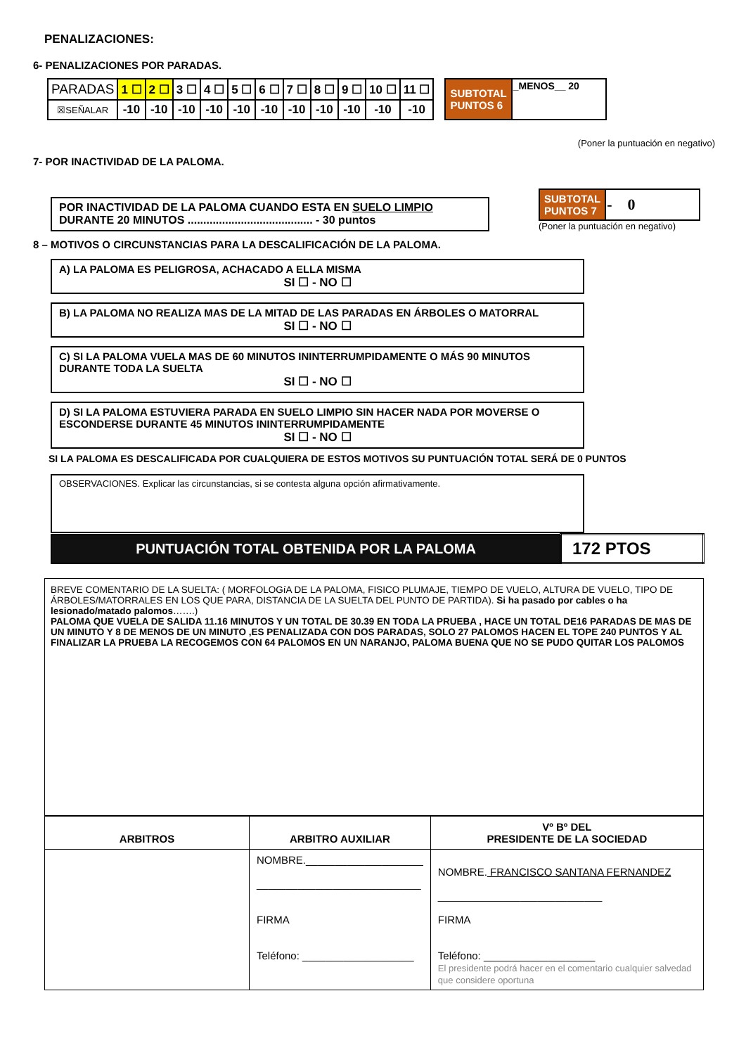PENALIZACIONES:
6- PENALIZACIONES POR PARADAS.
| PARADAS | 1 ☐ | 2 ☐ | 3 ☐ | 4 ☐ | 5 ☐ | 6 ☐ | 7 ☐ | 8 ☐ | 9 ☐ | 10 ☐ | 11 ☐ |
| ☒SEÑALAR | -10 | -10 | -10 | -10 | -10 | -10 | -10 | -10 | -10 | -10 | -10 |
| SUBTOTAL PUNTOS 6 | _MENOS__ 20 |
(Poner la puntuación en negativo)
7- POR INACTIVIDAD DE LA PALOMA.
POR INACTIVIDAD DE LA PALOMA CUANDO ESTA EN SUELO LIMPIO
DURANTE 20 MINUTOS ........................................ - 30 puntos
| SUBTOTAL PUNTOS 7 | - 0 |
(Poner la puntuación en negativo)
8 – MOTIVOS O CIRCUNSTANCIAS PARA LA DESCALIFICACIÓN DE LA PALOMA.
A) LA PALOMA ES PELIGROSA, ACHACADO A ELLA MISMA
SI ☐ - NO ☐
B) LA PALOMA NO REALIZA MAS DE LA MITAD DE LAS PARADAS EN ÁRBOLES O MATORRAL
SI ☐ - NO ☐
C) SI LA PALOMA VUELA MAS DE 60 MINUTOS ININTERRUMPIDAMENTE O MÁS 90 MINUTOS DURANTE TODA LA SUELTA
SI ☐ - NO ☐
D) SI LA PALOMA ESTUVIERA PARADA EN SUELO LIMPIO SIN HACER NADA POR MOVERSE O ESCONDERSE DURANTE 45 MINUTOS ININTERRUMPIDAMENTE
SI ☐ - NO ☐
SI LA PALOMA ES DESCALIFICADA POR CUALQUIERA DE ESTOS MOTIVOS SU PUNTUACIÓN TOTAL SERÁ DE 0 PUNTOS
OBSERVACIONES. Explicar las circunstancias, si se contesta alguna opción afirmativamente.
| PUNTUACIÓN TOTAL OBTENIDA POR LA PALOMA | 172 PTOS |
BREVE COMENTARIO DE LA SUELTA: ( MORFOLOGíA DE LA PALOMA, FISICO PLUMAJE, TIEMPO DE VUELO, ALTURA DE VUELO, TIPO DE ÁRBOLES/MATORRALES EN LOS QUE PARA, DISTANCIA DE LA SUELTA DEL PUNTO DE PARTIDA). Si ha pasado por cables o ha lesionado/matado palomos…….)
PALOMA QUE VUELA DE SALIDA 11.16 MINUTOS Y UN TOTAL DE 30.39 EN TODA LA PRUEBA , HACE UN TOTAL DE16 PARADAS DE MAS DE UN MINUTO Y 8 DE MENOS DE UN MINUTO ,ES PENALIZADA CON DOS PARADAS, SOLO 27 PALOMOS HACEN EL TOPE 240 PUNTOS Y AL FINALIZAR LA PRUEBA LA RECOGEMOS CON 64 PALOMOS EN UN NARANJO, PALOMA BUENA QUE NO SE PUDO QUITAR LOS PALOMOS
| ARBITROS | ARBITRO AUXILIAR | Vº Bº DEL PRESIDENTE DE LA SOCIEDAD |
| | NOMBRE.____________________ ____________________________ FIRMA Teléfono: ___________________ | NOMBRE. FRANCISCO SANTANA FERNANDEZ ____________________________ FIRMA Teléfono: ___________________ El presidente podrá hacer en el comentario cualquier salvedad que considere oportuna |